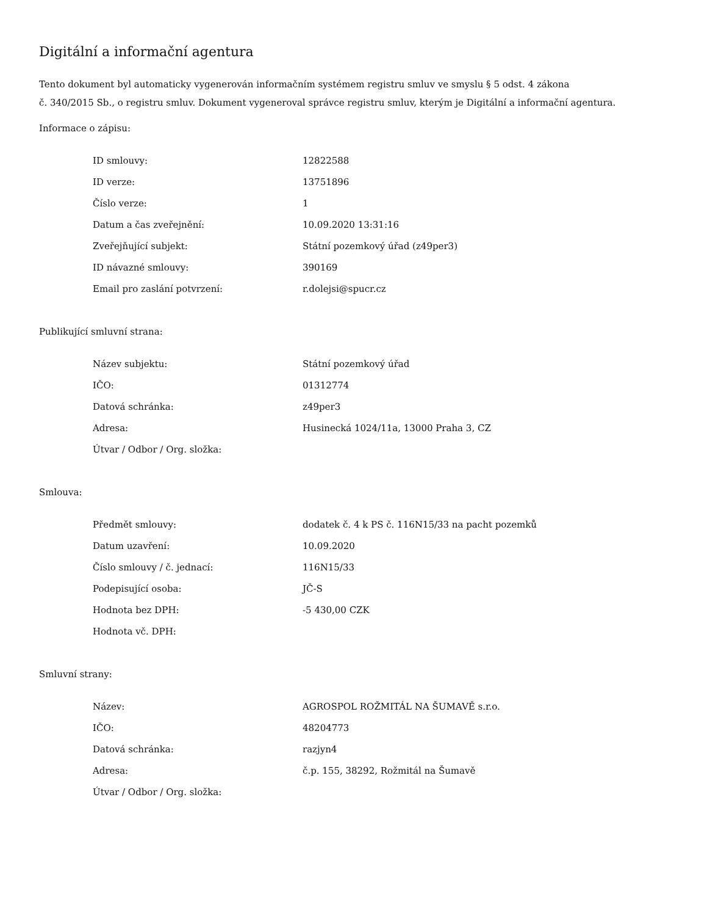Digitální a informační agentura
Tento dokument byl automaticky vygenerován informačním systémem registru smluv ve smyslu § 5 odst. 4 zákona
č. 340/2015 Sb., o registru smluv. Dokument vygeneroval správce registru smluv, kterým je Digitální a informační agentura.
Informace o zápisu:
| ID smlouvy: | 12822588 |
| ID verze: | 13751896 |
| Číslo verze: | 1 |
| Datum a čas zveřejnění: | 10.09.2020 13:31:16 |
| Zveřejňující subjekt: | Státní pozemkový úřad (z49per3) |
| ID návazné smlouvy: | 390169 |
| Email pro zaslání potvrzení: | r.dolejsi@spucr.cz |
Publikující smluvní strana:
| Název subjektu: | Státní pozemkový úřad |
| IČO: | 01312774 |
| Datová schránka: | z49per3 |
| Adresa: | Husinecká 1024/11a, 13000 Praha 3, CZ |
| Útvar / Odbor / Org. složka: | |
Smlouva:
| Předmět smlouvy: | dodatek č. 4 k PS č. 116N15/33 na pacht pozemků |
| Datum uzavření: | 10.09.2020 |
| Číslo smlouvy / č. jednací: | 116N15/33 |
| Podepisující osoba: | JČ-S |
| Hodnota bez DPH: | -5 430,00 CZK |
| Hodnota vč. DPH: | |
Smluvní strany:
| Název: | AGROSPOL ROŽMITÁL NA ŠUMAVĚ s.r.o. |
| IČO: | 48204773 |
| Datová schránka: | razjyn4 |
| Adresa: | č.p. 155, 38292, Rožmitál na Šumavě |
| Útvar / Odbor / Org. složka: | |